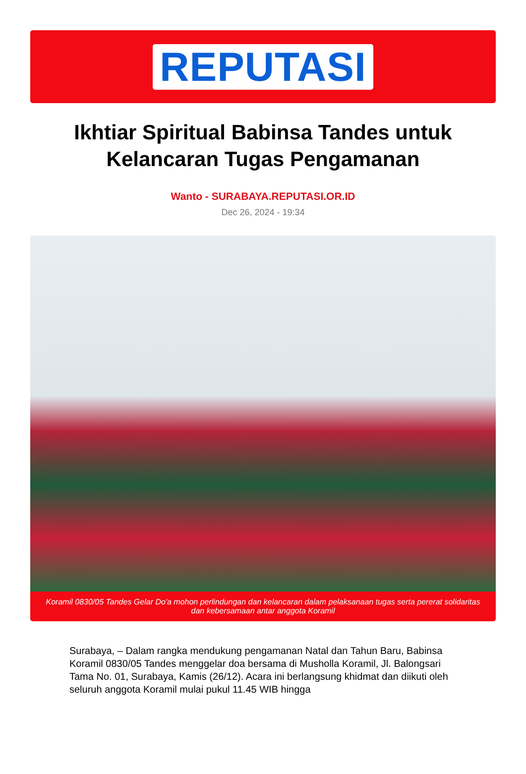REPUTASI
Ikhtiar Spiritual Babinsa Tandes untuk Kelancaran Tugas Pengamanan
Wanto - SURABAYA.REPUTASI.OR.ID
Dec 26, 2024 - 19:34
Koramil 0830/05 Tandes Gelar Do'a mohon perlindungan dan kelancaran dalam pelaksanaan tugas serta pererat solidaritas dan kebersamaan antar anggota Koramil
Surabaya, – Dalam rangka mendukung pengamanan Natal dan Tahun Baru, Babinsa Koramil 0830/05 Tandes menggelar doa bersama di Musholla Koramil, Jl. Balongsari Tama No. 01, Surabaya, Kamis (26/12). Acara ini berlangsung khidmat dan diikuti oleh seluruh anggota Koramil mulai pukul 11.45 WIB hingga